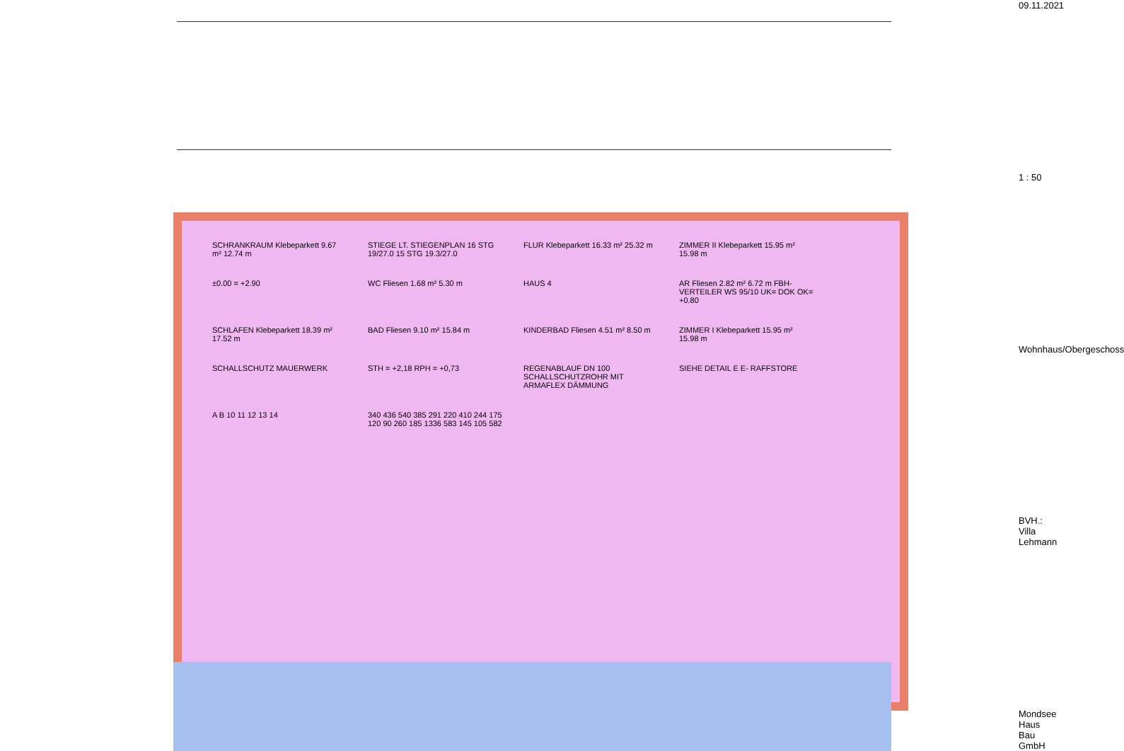SCHRANKRAUM Klebeparkett 9.67 m² 12.74 m
STIEGE LT. STIEGENPLAN 16 STG 19/27.0 15 STG 19.3/27.0
FLUR Klebeparkett 16.33 m² 25.32 m
ZIMMER II Klebeparkett 15.95 m² 15.98 m
±0.00 = +2.90
WC Fliesen 1.68 m² 5.30 m
HAUS 4
AR Fliesen 2.82 m² 6.72 m FBH-VERTEILER WS 95/10 UK= DOK OK= +0.80
SCHLAFEN Klebeparkett 18.39 m² 17.52 m
BAD Fliesen 9.10 m² 15.84 m
KINDERBAD Fliesen 4.51 m² 8.50 m
ZIMMER I Klebeparkett 15.95 m² 15.98 m
SCHALLSCHUTZ MAUERWERK
STH = +2,18 RPH = +0,73
REGENABLAUF DN 100 SCHALLSCHUTZROHR MIT ARMAFLEX DÄMMUNG
SIEHE DETAIL E E- RAFFSTORE
A B 10 11 12 13 14
340 436 540 385 291 220 410 244 175 120 90 260 185 1336 583 145 105 582
09.11.2021
1 : 50
Wohnhaus/Obergeschoss
BVH.: Villa Lehmann
Mondsee Haus Bau GmbH